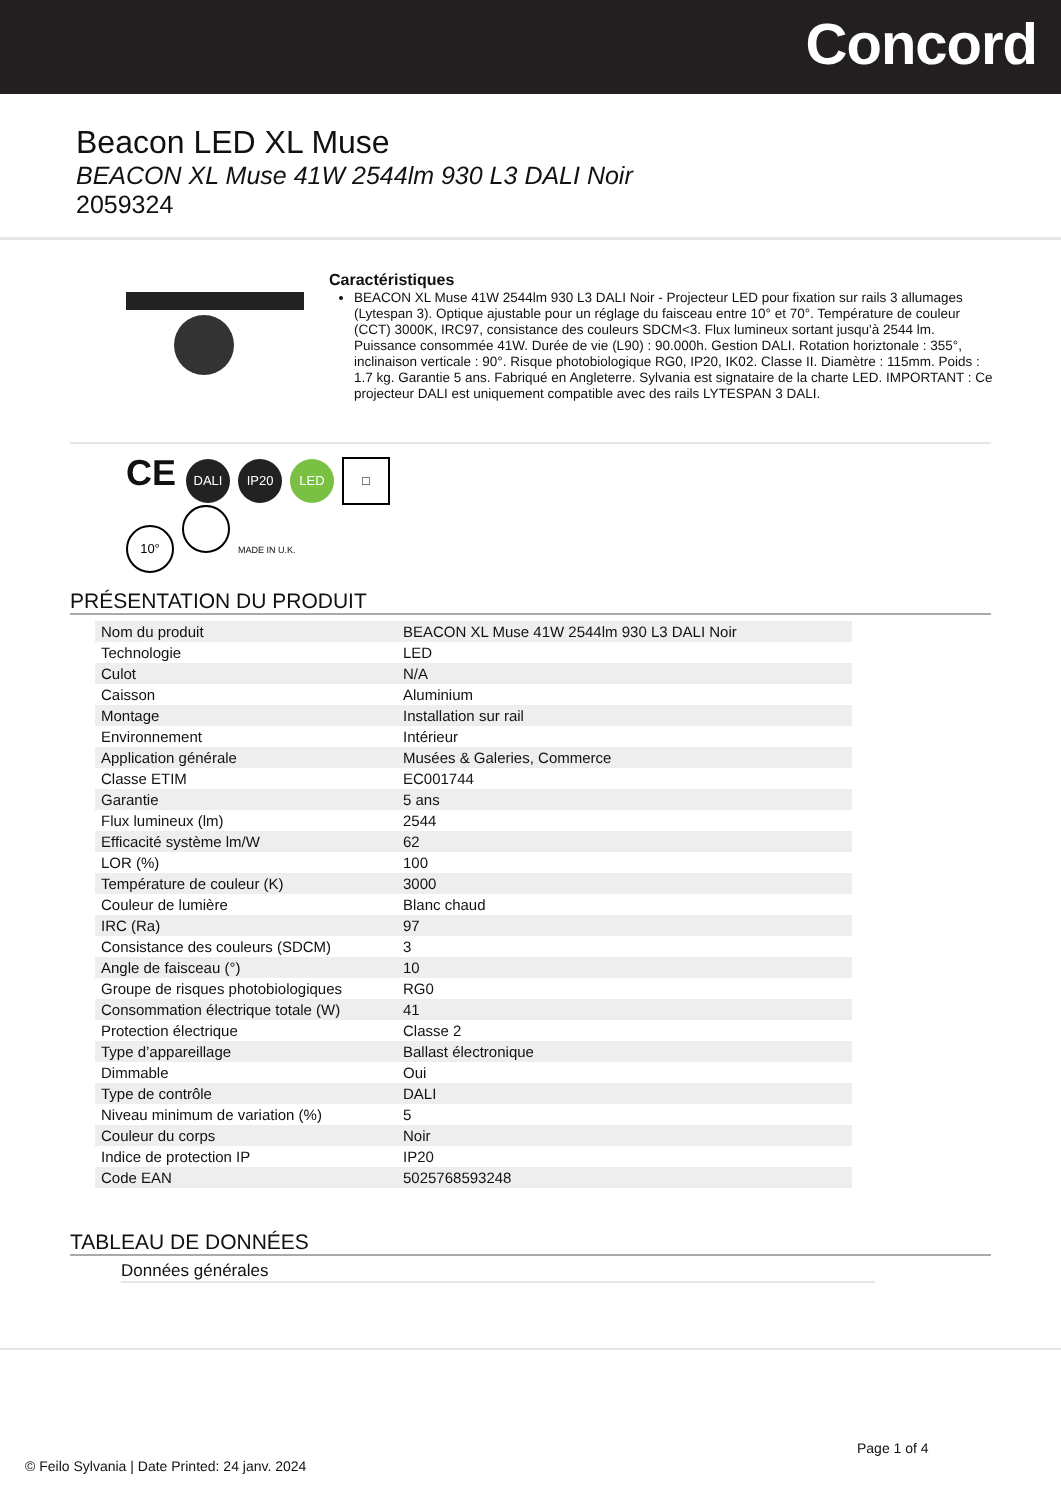Concord
Beacon LED XL Muse
BEACON XL Muse 41W 2544lm 930 L3 DALI Noir
2059324
Caractéristiques
BEACON XL Muse 41W 2544lm 930 L3 DALI Noir - Projecteur LED pour fixation sur rails 3 allumages (Lytespan 3). Optique ajustable pour un réglage du faisceau entre 10° et 70°. Température de couleur (CCT) 3000K, IRC97, consistance des couleurs SDCM<3. Flux lumineux sortant jusqu'à 2544 lm. Puissance consommée 41W. Durée de vie (L90) : 90.000h. Gestion DALI. Rotation horiztonale : 355°, inclinaison verticale : 90°. Risque photobiologique RG0, IP20, IK02. Classe II. Diamètre : 115mm. Poids : 1.7 kg. Garantie 5 ans. Fabriqué en Angleterre. Sylvania est signataire de la charte LED. IMPORTANT : Ce projecteur DALI est uniquement compatible avec des rails LYTESPAN 3 DALI.
CE DALI IP20 LED □
10° MADE IN U.K.
PRÉSENTATION DU PRODUIT
| Nom du produit | BEACON XL Muse 41W 2544lm 930 L3 DALI Noir |
| Technologie | LED |
| Culot | N/A |
| Caisson | Aluminium |
| Montage | Installation sur rail |
| Environnement | Intérieur |
| Application générale | Musées & Galeries, Commerce |
| Classe ETIM | EC001744 |
| Garantie | 5 ans |
| Flux lumineux (lm) | 2544 |
| Efficacité système lm/W | 62 |
| LOR (%) | 100 |
| Température de couleur (K) | 3000 |
| Couleur de lumière | Blanc chaud |
| IRC (Ra) | 97 |
| Consistance des couleurs (SDCM) | 3 |
| Angle de faisceau (°) | 10 |
| Groupe de risques photobiologiques | RG0 |
| Consommation électrique totale (W) | 41 |
| Protection électrique | Classe 2 |
| Type d’appareillage | Ballast électronique |
| Dimmable | Oui |
| Type de contrôle | DALI |
| Niveau minimum de variation (%) | 5 |
| Couleur du corps | Noir |
| Indice de protection IP | IP20 |
| Code EAN | 5025768593248 |
TABLEAU DE DONNÉES
Données générales
Page 1 of 4
© Feilo Sylvania | Date Printed: 24 janv. 2024